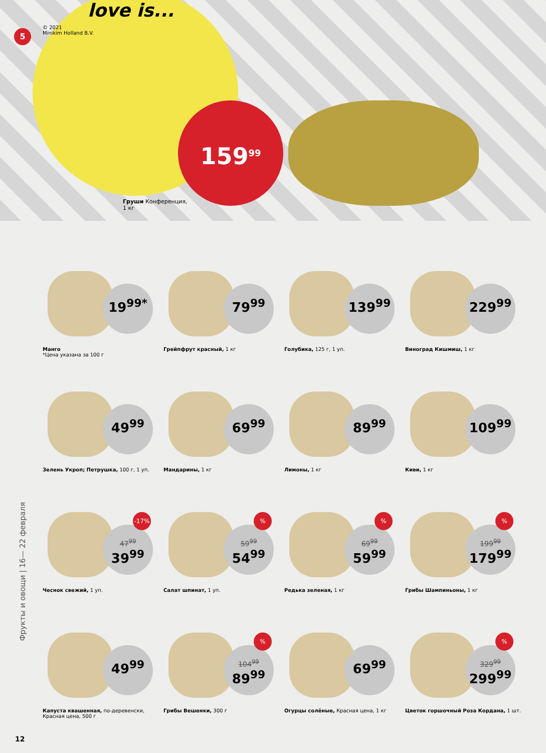5
love is...
© 2021
Minikim Holland B.V.
159<sup>99</sup>
Груши Конференция,
1 кг
19<sup>99*</sup>
Манго
*Цена указана за 100 г
79<sup>99</sup>
Грейпфрут красный, 1 кг
139<sup>99</sup>
Голубика, 125 г, 1 уп.
229<sup>99</sup>
Виноград Кишмиш, 1 кг
49<sup>99</sup>
Зелень Укроп; Петрушка, 100 г, 1 уп.
69<sup>99</sup>
Мандарины, 1 кг
89<sup>99</sup>
Лимоны, 1 кг
109<sup>99</sup>
Киви, 1 кг
47<sup>99</sup>
39<sup>99</sup>
-17%
Чеснок свежий, 1 уп.
59<sup>99</sup>
54<sup>99</sup>
%
Салат шпинат, 1 уп.
69<sup>99</sup>
59<sup>99</sup>
%
Редька зеленая, 1 кг
199<sup>99</sup>
179<sup>99</sup>
%
Грибы Шампиньоны, 1 кг
49<sup>99</sup>
Капуста квашенная, по-деревенски, Красная цена, 500 г
104<sup>99</sup>
89<sup>99</sup>
%
Грибы Вешенки, 300 г
69<sup>99</sup>
Огурцы солёные, Красная цена, 1 кг
329<sup>99</sup>
299<sup>99</sup>
%
Цветок горшочный Роза Кордана, 1 шт.
Фрукты и овощи | 16— 22 февраля
12